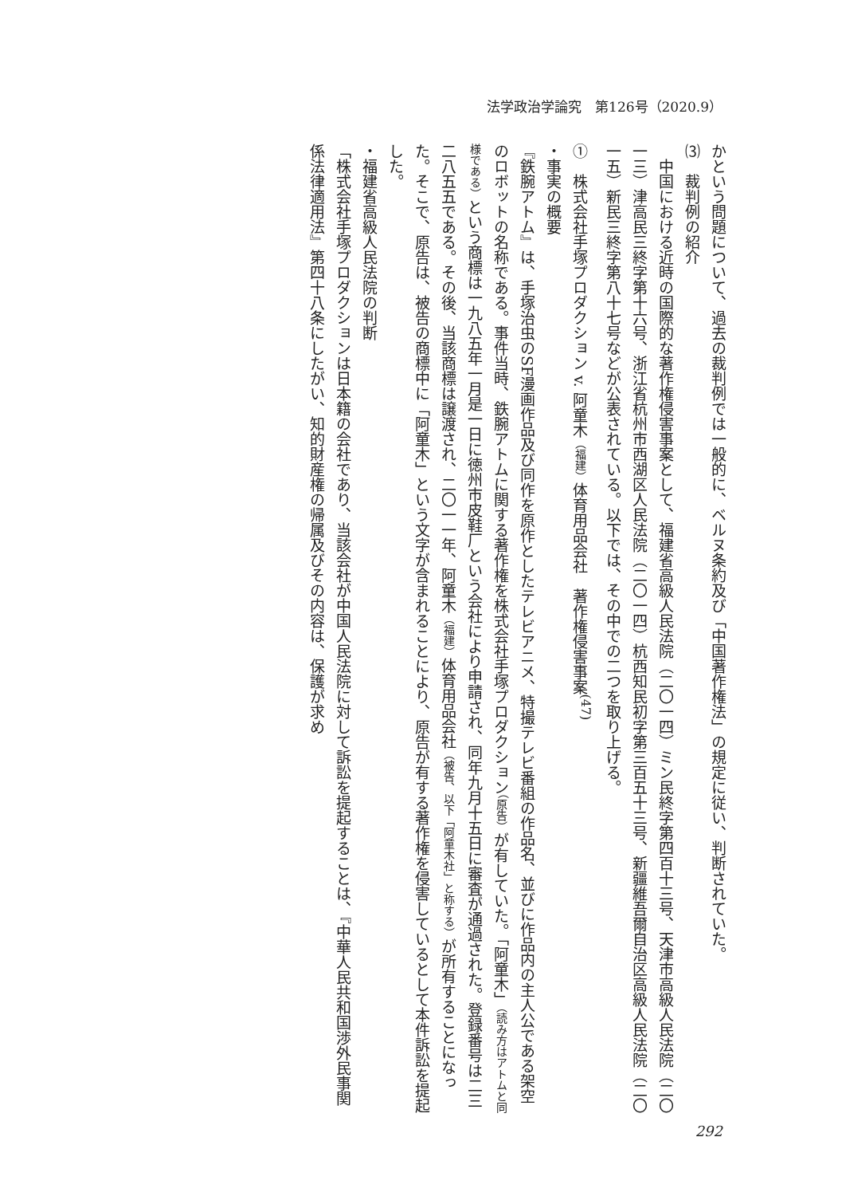法学政治学論究　第126号（2020.9）
かという問題について、過去の裁判例では一般的に、ベルヌ条約及び「中国著作権法」の規定に従い、判断されていた。
⑶　裁判例の紹介
　中国における近時の国際的な著作権侵害事案として、福建省高級人民法院（二〇一四）ミン民終字第四百十三号、天津市高級人民法院（二〇一三）津高民三終字第十六号、浙江省杭州市西湖区人民法院（二〇一四）杭西知民初字第三百五十三号、新疆維吾爾自治区高級人民法院（二〇一五）新民三終字第八十七号などが公表されている。以下では、その中での二つを取り上げる。
①　株式会社手塚プロダクション v. 阿童木（福建）体育用品会社　著作権侵害事案<sup>(47)</sup>
・事実の概要
『鉄腕アトム』は、手塚治虫のSF漫画作品及び同作を原作としたテレビアニメ、特撮テレビ番組の作品名、並びに作品内の主人公である架空のロボットの名称である。事件当時、鉄腕アトムに関する著作権を株式会社手塚プロダクション（原告）が有していた。「阿童木」（読み方はアトムと同様である）という商標は一九八五年一月是一日に徳州市皮鞋厂という会社により申請され、同年九月十五日に審査が通過された。登録番号は二三二八五五である。その後、当該商標は譲渡され、二〇一一年、阿童木（福建）体育用品会社（被告、以下「阿童木社」と称する）が所有することになった。そこで、原告は、被告の商標中に「阿童木」という文字が含まれることにより、原告が有する著作権を侵害しているとして本件訴訟を提起した。
・福建省高級人民法院の判断
「株式会社手塚プロダクションは日本籍の会社であり、当該会社が中国人民法院に対して訴訟を提起することは、『中華人民共和国渉外民事関係法律適用法』第四十八条にしたがい、知的財産権の帰属及びその内容は、保護が求め
292